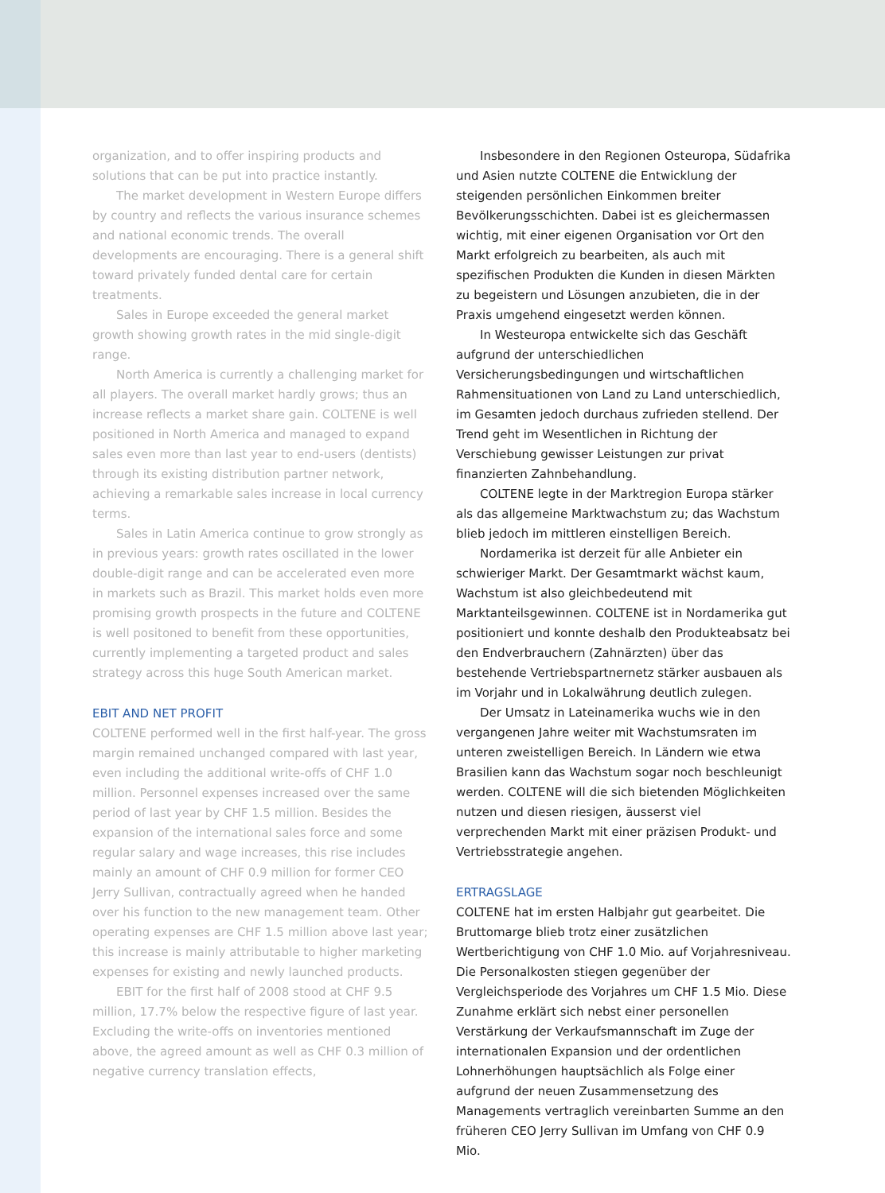organization, and to offer inspiring products and solutions that can be put into practice instantly.
The market development in Western Europe differs by country and reflects the various insurance schemes and national economic trends. The overall developments are encouraging. There is a general shift toward privately funded dental care for certain treatments.
Sales in Europe exceeded the general market growth showing growth rates in the mid single-digit range.
North America is currently a challenging market for all players. The overall market hardly grows; thus an increase reflects a market share gain. COLTENE is well positioned in North America and managed to expand sales even more than last year to end-users (dentists) through its existing distribution partner network, achieving a remarkable sales increase in local currency terms.
Sales in Latin America continue to grow strongly as in previous years: growth rates oscillated in the lower double-digit range and can be accelerated even more in markets such as Brazil. This market holds even more promising growth prospects in the future and COLTENE is well positoned to benefit from these opportunities, currently implementing a targeted product and sales strategy across this huge South American market.
EBIT AND NET PROFIT
COLTENE performed well in the first half-year. The gross margin remained unchanged compared with last year, even including the additional write-offs of CHF 1.0 million. Personnel expenses increased over the same period of last year by CHF 1.5 million. Besides the expansion of the international sales force and some regular salary and wage increases, this rise includes mainly an amount of CHF 0.9 million for former CEO Jerry Sullivan, contractually agreed when he handed over his function to the new management team. Other operating expenses are CHF 1.5 million above last year; this increase is mainly attributable to higher marketing expenses for existing and newly launched products.
EBIT for the first half of 2008 stood at CHF 9.5 million, 17.7% below the respective figure of last year. Excluding the write-offs on inventories mentioned above, the agreed amount as well as CHF 0.3 million of negative currency translation effects,
Insbesondere in den Regionen Osteuropa, Südafrika und Asien nutzte COLTENE die Entwicklung der steigenden persönlichen Einkommen breiter Bevölkerungsschichten. Dabei ist es gleichermassen wichtig, mit einer eigenen Organisation vor Ort den Markt erfolgreich zu bearbeiten, als auch mit spezifischen Produkten die Kunden in diesen Märkten zu begeistern und Lösungen anzubieten, die in der Praxis umgehend eingesetzt werden können.
In Westeuropa entwickelte sich das Geschäft aufgrund der unterschiedlichen Versicherungsbedingungen und wirtschaftlichen Rahmensituationen von Land zu Land unterschiedlich, im Gesamten jedoch durchaus zufrieden stellend. Der Trend geht im Wesentlichen in Richtung der Verschiebung gewisser Leistungen zur privat finanzierten Zahnbehandlung.
COLTENE legte in der Marktregion Europa stärker als das allgemeine Marktwachstum zu; das Wachstum blieb jedoch im mittleren einstelligen Bereich.
Nordamerika ist derzeit für alle Anbieter ein schwieriger Markt. Der Gesamtmarkt wächst kaum, Wachstum ist also gleichbedeutend mit Marktanteilsgewinnen. COLTENE ist in Nordamerika gut positioniert und konnte deshalb den Produkteabsatz bei den Endverbrauchern (Zahnärzten) über das bestehende Vertriebspartnernetz stärker ausbauen als im Vorjahr und in Lokalwährung deutlich zulegen.
Der Umsatz in Lateinamerika wuchs wie in den vergangenen Jahre weiter mit Wachstumsraten im unteren zweistelligen Bereich. In Ländern wie etwa Brasilien kann das Wachstum sogar noch beschleunigt werden. COLTENE will die sich bietenden Möglichkeiten nutzen und diesen riesigen, äusserst viel verprechenden Markt mit einer präzisen Produkt- und Vertriebsstrategie angehen.
ERTRAGSLAGE
COLTENE hat im ersten Halbjahr gut gearbeitet. Die Bruttomarge blieb trotz einer zusätzlichen Wertberichtigung von CHF 1.0 Mio. auf Vorjahresniveau. Die Personalkosten stiegen gegenüber der Vergleichsperiode des Vorjahres um CHF 1.5 Mio. Diese Zunahme erklärt sich nebst einer personellen Verstärkung der Verkaufsmannschaft im Zuge der internationalen Expansion und der ordentlichen Lohnerhöhungen hauptsächlich als Folge einer aufgrund der neuen Zusammensetzung des Managements vertraglich vereinbarten Summe an den früheren CEO Jerry Sullivan im Umfang von CHF 0.9 Mio.